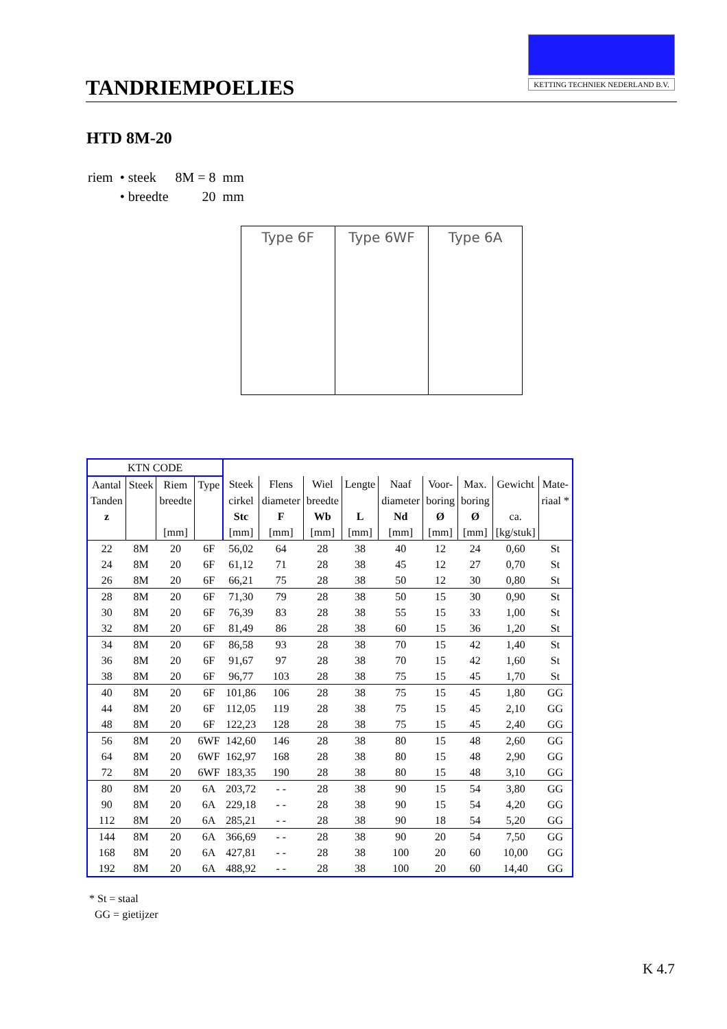TANDRIEMPOELIES
KETTING TECHNIEK NEDERLAND B.V.
HTD 8M-20
| riem | • steek | 8M = 8 | mm |
| | • breedte | 20 | mm |
Type 6F Type 6WF Type 6A
| KTN CODE | | | | | | | | | | | | |
| --- | --- | --- | --- | --- | --- | --- | --- | --- | --- | --- | --- | --- |
| Aantal | Steek | Riem | Type | Steek | Flens | Wiel | Lengte | Naaf | Voor- | Max. | Gewicht | Mate- |
| Tanden | | breedte | | cirkel | diameter | breedte | | diameter | boring | boring | | riaal * |
| z | | | | Stc | F | Wb | L | Nd | Ø | Ø | ca. | |
| | | [mm] | | [mm] | [mm] | [mm] | [mm] | [mm] | [mm] | [mm] | [kg/stuk] | |
| 22 | 8M | 20 | 6F | 56,02 | 64 | 28 | 38 | 40 | 12 | 24 | 0,60 | St |
| 24 | 8M | 20 | 6F | 61,12 | 71 | 28 | 38 | 45 | 12 | 27 | 0,70 | St |
| 26 | 8M | 20 | 6F | 66,21 | 75 | 28 | 38 | 50 | 12 | 30 | 0,80 | St |
| 28 | 8M | 20 | 6F | 71,30 | 79 | 28 | 38 | 50 | 15 | 30 | 0,90 | St |
| 30 | 8M | 20 | 6F | 76,39 | 83 | 28 | 38 | 55 | 15 | 33 | 1,00 | St |
| 32 | 8M | 20 | 6F | 81,49 | 86 | 28 | 38 | 60 | 15 | 36 | 1,20 | St |
| 34 | 8M | 20 | 6F | 86,58 | 93 | 28 | 38 | 70 | 15 | 42 | 1,40 | St |
| 36 | 8M | 20 | 6F | 91,67 | 97 | 28 | 38 | 70 | 15 | 42 | 1,60 | St |
| 38 | 8M | 20 | 6F | 96,77 | 103 | 28 | 38 | 75 | 15 | 45 | 1,70 | St |
| 40 | 8M | 20 | 6F | 101,86 | 106 | 28 | 38 | 75 | 15 | 45 | 1,80 | GG |
| 44 | 8M | 20 | 6F | 112,05 | 119 | 28 | 38 | 75 | 15 | 45 | 2,10 | GG |
| 48 | 8M | 20 | 6F | 122,23 | 128 | 28 | 38 | 75 | 15 | 45 | 2,40 | GG |
| 56 | 8M | 20 | 6WF | 142,60 | 146 | 28 | 38 | 80 | 15 | 48 | 2,60 | GG |
| 64 | 8M | 20 | 6WF | 162,97 | 168 | 28 | 38 | 80 | 15 | 48 | 2,90 | GG |
| 72 | 8M | 20 | 6WF | 183,35 | 190 | 28 | 38 | 80 | 15 | 48 | 3,10 | GG |
| 80 | 8M | 20 | 6A | 203,72 | - - | 28 | 38 | 90 | 15 | 54 | 3,80 | GG |
| 90 | 8M | 20 | 6A | 229,18 | - - | 28 | 38 | 90 | 15 | 54 | 4,20 | GG |
| 112 | 8M | 20 | 6A | 285,21 | - - | 28 | 38 | 90 | 18 | 54 | 5,20 | GG |
| 144 | 8M | 20 | 6A | 366,69 | - - | 28 | 38 | 90 | 20 | 54 | 7,50 | GG |
| 168 | 8M | 20 | 6A | 427,81 | - - | 28 | 38 | 100 | 20 | 60 | 10,00 | GG |
| 192 | 8M | 20 | 6A | 488,92 | - - | 28 | 38 | 100 | 20 | 60 | 14,40 | GG |
* St = staal
GG = gietijzer
K 4.7